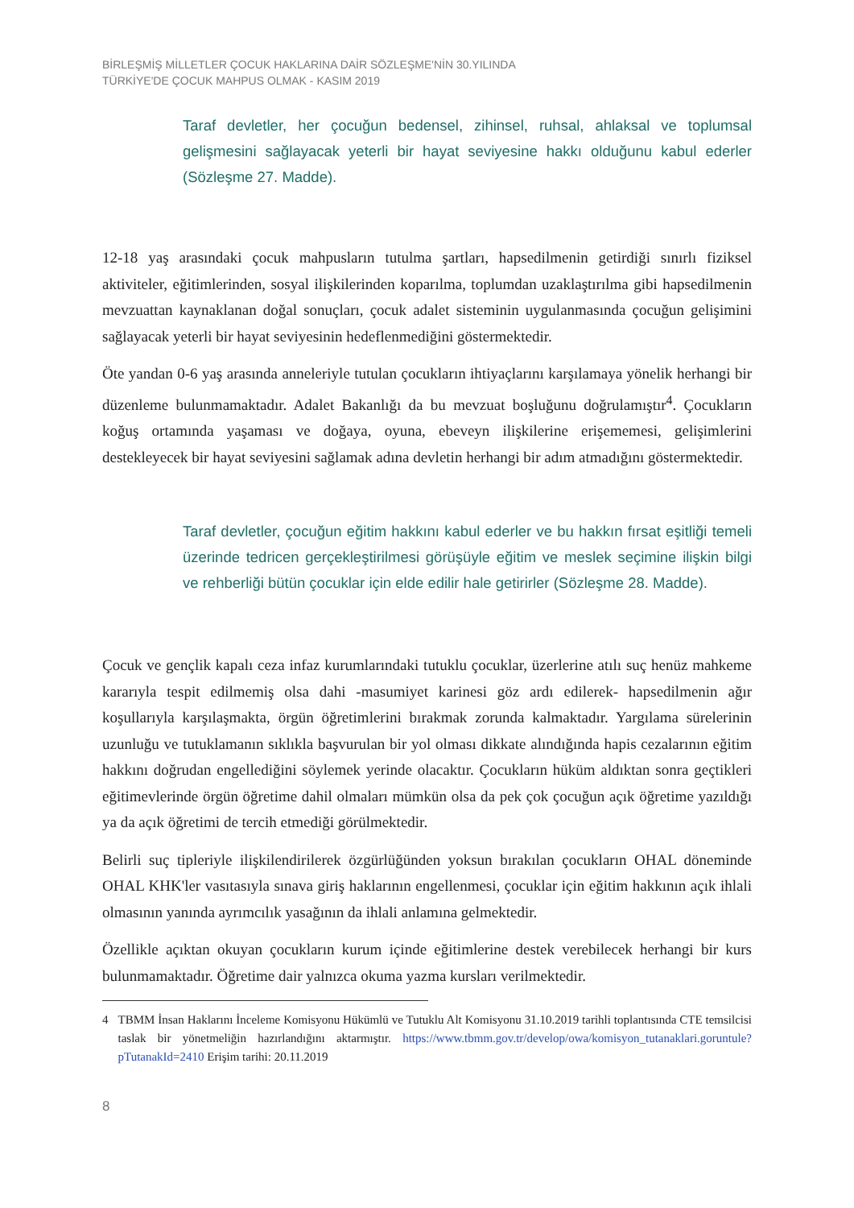BİRLEŞMİŞ MİLLETLER ÇOCUK HAKLARINA DAİR SÖZLEŞME'NİN 30.YILINDA
TÜRKİYE'DE ÇOCUK MAHPUS OLMAK - KASIM 2019
Taraf devletler, her çocuğun bedensel, zihinsel, ruhsal, ahlaksal ve toplumsal gelişmesini sağlayacak yeterli bir hayat seviyesine hakkı olduğunu kabul ederler (Sözleşme 27. Madde).
12-18 yaş arasındaki çocuk mahpusların tutulma şartları, hapsedilmenin getirdiği sınırlı fiziksel aktiviteler, eğitimlerinden, sosyal ilişkilerinden koparılma, toplumdan uzaklaştırılma gibi hapsedilmenin mevzuattan kaynaklanan doğal sonuçları, çocuk adalet sisteminin uygulanmasında çocuğun gelişimini sağlayacak yeterli bir hayat seviyesinin hedeflenmediğini göstermektedir.
Öte yandan 0-6 yaş arasında anneleriyle tutulan çocukların ihtiyaçlarını karşılamaya yönelik herhangi bir düzenleme bulunmamaktadır. Adalet Bakanlığı da bu mevzuat boşluğunu doğrulamıştır<sup>4</sup>. Çocukların koğuş ortamında yaşaması ve doğaya, oyuna, ebeveyn ilişkilerine erişememesi, gelişimlerini destekleyecek bir hayat seviyesini sağlamak adına devletin herhangi bir adım atmadığını göstermektedir.
Taraf devletler, çocuğun eğitim hakkını kabul ederler ve bu hakkın fırsat eşitliği temeli üzerinde tedricen gerçekleştirilmesi görüşüyle eğitim ve meslek seçimine ilişkin bilgi ve rehberliği bütün çocuklar için elde edilir hale getirirler (Sözleşme 28. Madde).
Çocuk ve gençlik kapalı ceza infaz kurumlarındaki tutuklu çocuklar, üzerlerine atılı suç henüz mahkeme kararıyla tespit edilmemiş olsa dahi -masumiyet karinesi göz ardı edilerek- hapsedilmenin ağır koşullarıyla karşılaşmakta, örgün öğretimlerini bırakmak zorunda kalmaktadır. Yargılama sürelerinin uzunluğu ve tutuklamanın sıklıkla başvurulan bir yol olması dikkate alındığında hapis cezalarının eğitim hakkını doğrudan engellediğini söylemek yerinde olacaktır. Çocukların hüküm aldıktan sonra geçtikleri eğitimevlerinde örgün öğretime dahil olmaları mümkün olsa da pek çok çocuğun açık öğretime yazıldığı ya da açık öğretimi de tercih etmediği görülmektedir.
Belirli suç tipleriyle ilişkilendirilerek özgürlüğünden yoksun bırakılan çocukların OHAL döneminde OHAL KHK'ler vasıtasıyla sınava giriş haklarının engellenmesi, çocuklar için eğitim hakkının açık ihlali olmasının yanında ayrımcılık yasağının da ihlali anlamına gelmektedir.
Özellikle açıktan okuyan çocukların kurum içinde eğitimlerine destek verebilecek herhangi bir kurs bulunmamaktadır. Öğretime dair yalnızca okuma yazma kursları verilmektedir.
4 TBMM İnsan Haklarını İnceleme Komisyonu Hükümlü ve Tutuklu Alt Komisyonu 31.10.2019 tarihli toplantısında CTE temsilcisi taslak bir yönetmeliğin hazırlandığını aktarmıştır. https://www.tbmm.gov.tr/develop/owa/komisyon_tutanaklari.goruntule?pTutanakId=2410 Erişim tarihi: 20.11.2019
8